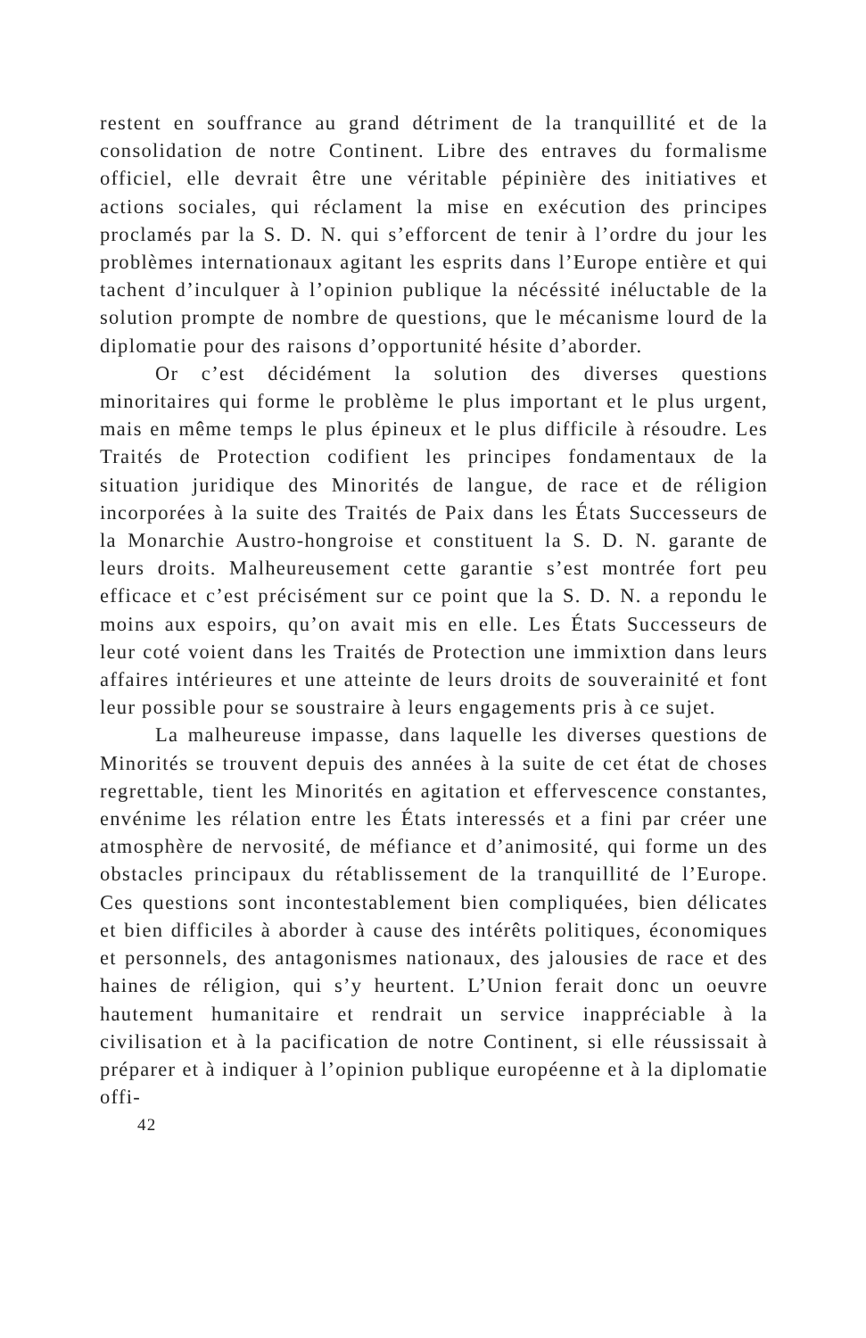restent en souffrance au grand détriment de la tranquillité et de la consolidation de notre Continent. Libre des entraves du formalisme officiel, elle devrait être une véritable pépinière des initiatives et actions sociales, qui réclament la mise en exécution des principes proclamés par la S. D. N. qui s’efforcent de tenir à l’ordre du jour les problèmes internationaux agitant les esprits dans l’Europe entière et qui tachent d’inculquer à l’opinion publique la nécéssité inéluctable de la solution prompte de nombre de questions, que le mécanisme lourd de la diplomatie pour des raisons d’opportunité hésite d’aborder.
Or c’est décidément la solution des diverses questions minoritaires qui forme le problème le plus important et le plus urgent, mais en même temps le plus épineux et le plus difficile à résoudre. Les Traités de Protection codifient les principes fondamentaux de la situation juridique des Minorités de langue, de race et de réligion incorporées à la suite des Traités de Paix dans les États Successeurs de la Monarchie Austro-hongroise et constituent la S. D. N. garante de leurs droits. Malheureusement cette garantie s’est montrée fort peu efficace et c’est précisément sur ce point que la S. D. N. a repondu le moins aux espoirs, qu’on avait mis en elle. Les États Successeurs de leur coté voient dans les Traités de Protection une immixtion dans leurs affaires intérieures et une atteinte de leurs droits de souverainité et font leur possible pour se soustraire à leurs engagements pris à ce sujet.
La malheureuse impasse, dans laquelle les diverses questions de Minorités se trouvent depuis des années à la suite de cet état de choses regrettable, tient les Minorités en agitation et effervescence constantes, envénime les rélation entre les États interessés et a fini par créer une atmosphère de nervosité, de méfiance et d’animosité, qui forme un des obstacles principaux du rétablissement de la tranquillité de l’Europe. Ces questions sont incontestablement bien compliquées, bien délicates et bien difficiles à aborder à cause des intérêts politiques, économiques et personnels, des antagonismes nationaux, des jalousies de race et des haines de réligion, qui s’y heurtent. L’Union ferait donc un oeuvre hautement humanitaire et rendrait un service inappréciable à la civilisation et à la pacification de notre Continent, si elle réussissait à préparer et à indiquer à l’opinion publique européenne et à la diplomatie offi-
42